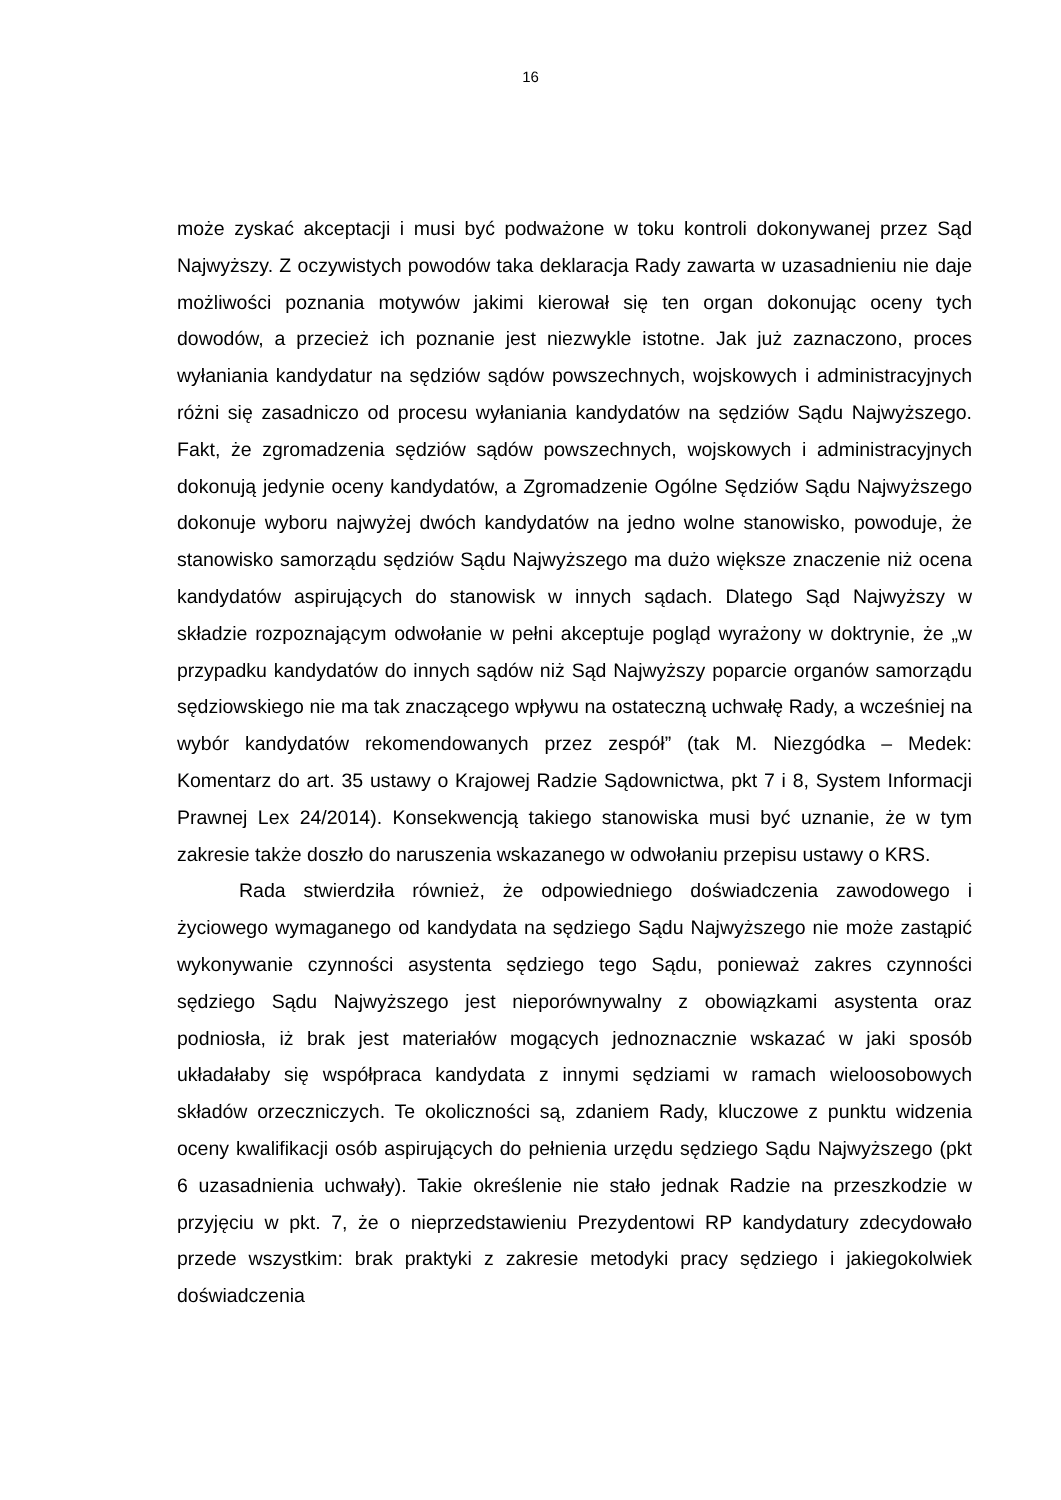16
może zyskać akceptacji i musi być podważone w toku kontroli dokonywanej przez Sąd Najwyższy. Z oczywistych powodów taka deklaracja Rady zawarta w uzasadnieniu nie daje możliwości poznania motywów jakimi kierował się ten organ dokonując oceny tych dowodów, a przecież ich poznanie jest niezwykle istotne. Jak już zaznaczono, proces wyłaniania kandydatur na sędziów sądów powszechnych, wojskowych i administracyjnych różni się zasadniczo od procesu wyłaniania kandydatów na sędziów Sądu Najwyższego. Fakt, że zgromadzenia sędziów sądów powszechnych, wojskowych i administracyjnych dokonują jedynie oceny kandydatów, a Zgromadzenie Ogólne Sędziów Sądu Najwyższego dokonuje wyboru najwyżej dwóch kandydatów na jedno wolne stanowisko, powoduje, że stanowisko samorządu sędziów Sądu Najwyższego ma dużo większe znaczenie niż ocena kandydatów aspirujących do stanowisk w innych sądach. Dlatego Sąd Najwyższy w składzie rozpoznającym odwołanie w pełni akceptuje pogląd wyrażony w doktrynie, że „w przypadku kandydatów do innych sądów niż Sąd Najwyższy poparcie organów samorządu sędziowskiego nie ma tak znaczącego wpływu na ostateczną uchwałę Rady, a wcześniej na wybór kandydatów rekomendowanych przez zespół” (tak M. Niezgódka – Medek: Komentarz do art. 35 ustawy o Krajowej Radzie Sądownictwa, pkt 7 i 8, System Informacji Prawnej Lex 24/2014). Konsekwencją takiego stanowiska musi być uznanie, że w tym zakresie także doszło do naruszenia wskazanego w odwołaniu przepisu ustawy o KRS.
Rada stwierdziła również, że odpowiedniego doświadczenia zawodowego i życiowego wymaganego od kandydata na sędziego Sądu Najwyższego nie może zastąpić wykonywanie czynności asystenta sędziego tego Sądu, ponieważ zakres czynności sędziego Sądu Najwyższego jest nieporównywalny z obowiązkami asystenta oraz podniosła, iż brak jest materiałów mogących jednoznacznie wskazać w jaki sposób układałaby się współpraca kandydata z innymi sędziami w ramach wieloosobowych składów orzeczniczych. Te okoliczności są, zdaniem Rady, kluczowe z punktu widzenia oceny kwalifikacji osób aspirujących do pełnienia urzędu sędziego Sądu Najwyższego (pkt 6 uzasadnienia uchwały). Takie określenie nie stało jednak Radzie na przeszkodzie w przyjęciu w pkt. 7, że o nieprzedstawieniu Prezydentowi RP kandydatury zdecydowało przede wszystkim: brak praktyki z zakresie metodyki pracy sędziego i jakiegokolwiek doświadczenia